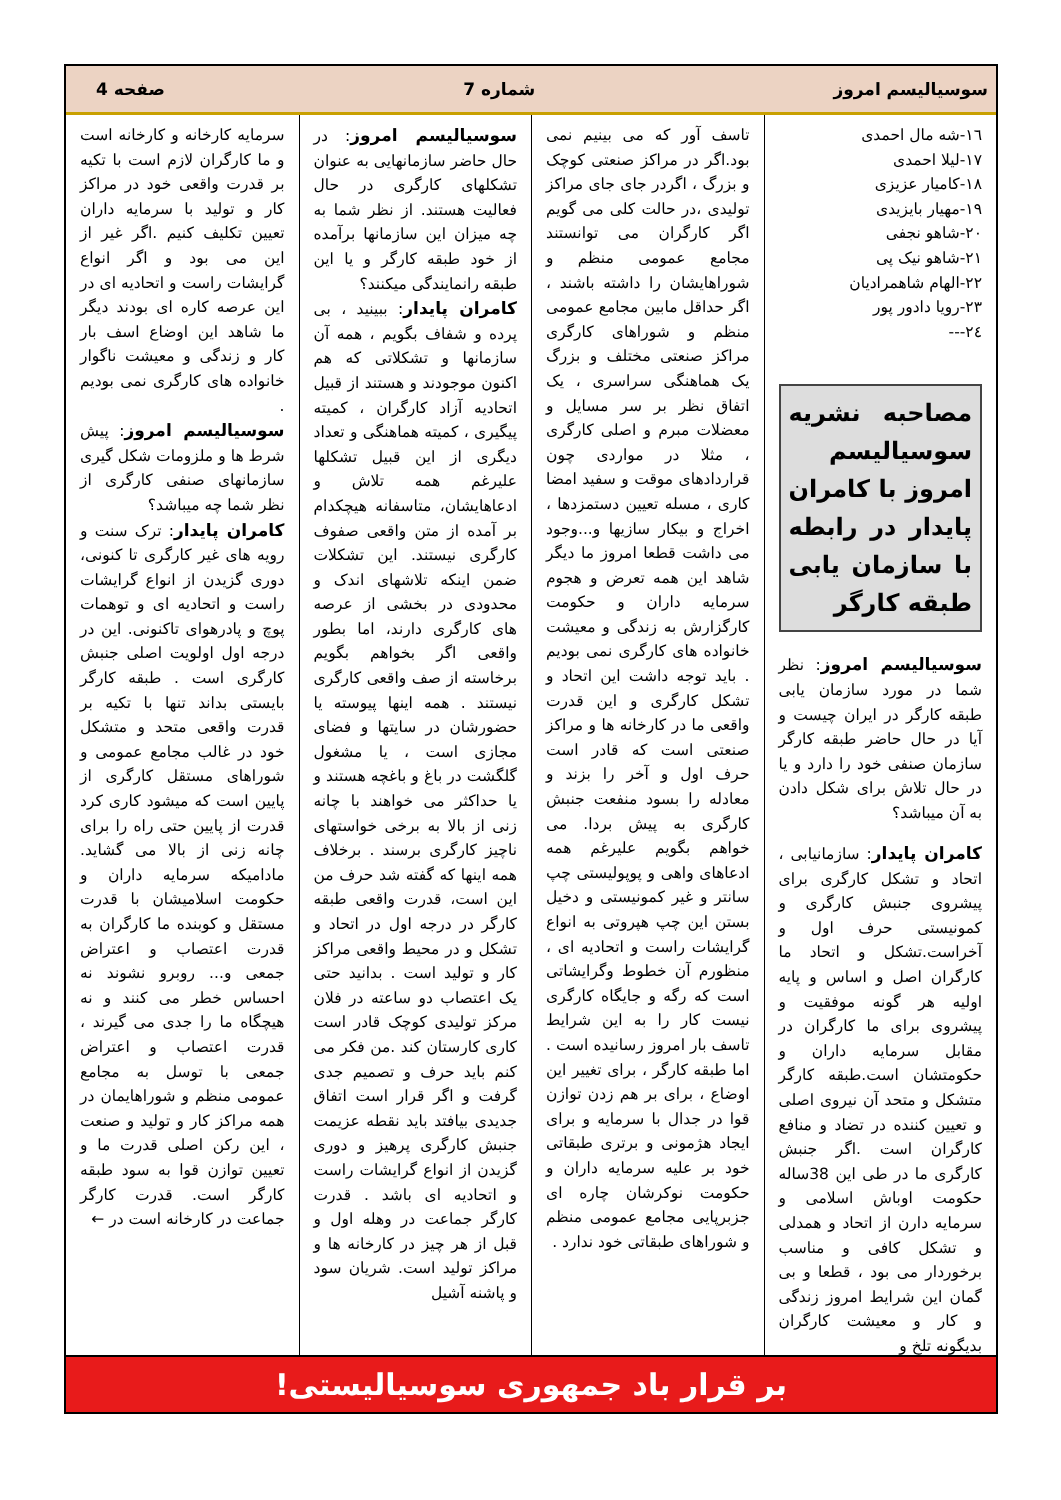سوسیالیسم امروز شماره 7 صفحه 4
١٦-شه مال احمدی
١٧-لیلا احمدی
١٨-کامیار عزیزی
١٩-مهیار بایزیدی
٢٠-شاهو نجفی
٢١-شاهو نیک پی
٢٢-الهام شاهمرادیان
٢٣-رویا دادور پور
٢٤---
مصاحبه نشریه سوسیالیسم امروز با کامران پایدار در رابطه با سازمان یابی طبقه کارگر
سوسیالیسم امروز: نظر شما در مورد سازمان یابی طبقه کارگر در ایران چیست و آیا در حال حاضر طبقه کارگر سازمان صنفی خود را دارد و یا در حال تلاش برای شکل دادن به آن میباشد؟
کامران پایدار: سازمانیابی ، اتحاد و تشکل کارگری برای پیشروی جنبش کارگری و کمونیستی حرف اول و آخراست.تشکل و اتحاد ما کارگران اصل و اساس و پایه اولیه هر گونه موفقیت و پیشروی برای ما کارگران در مقابل سرمایه داران و حکومتشان است.طبقه کارگر متشکل و متحد آن نیروی اصلی و تعیین کننده در تضاد و منافع کارگران است .اگر جنبش کارگری ما در طی این 38ساله حکومت اوباش اسلامی و سرمایه دارن از اتحاد و همدلی و تشکل کافی و مناسب برخوردار می بود ، قطعا و بی گمان این شرایط امروز زندگی و کار و معیشت کارگران بدیگونه تلخ و
تاسف آور که می بینیم نمی بود.اگر در مراکز صنعتی کوچک و بزرگ ، اگردر جای جای مراکز تولیدی ،در حالت کلی می گویم اگر کارگران می توانستند مجامع عمومی منظم و شوراهایشان را داشته باشند ، اگر حداقل مابین مجامع عمومی منظم و شوراهای کارگری مراکز صنعتی مختلف و بزرگ یک هماهنگی سراسری ، یک اتفاق نظر بر سر مسایل و معضلات مبرم و اصلی کارگری ، مثلا در مواردی چون قراردادهای موقت و سفید امضا کاری ، مسله تعیین دستمزدها ، اخراج و بیکار سازیها و...وجود می داشت قطعا امروز ما دیگر شاهد این همه تعرض و هجوم سرمایه داران و حکومت کارگزارش به زندگی و معیشت خانواده های کارگری نمی بودیم . باید توجه داشت این اتحاد و تشکل کارگری و این قدرت واقعی ما در کارخانه ها و مراکز صنعتی است که قادر است حرف اول و آخر را بزند و معادله را بسود منفعت جنبش کارگری به پیش بردا. می خواهم بگویم علیرغم همه ادعاهای واهی و پوپولیستی چپ سانتر و غیر کمونیستی و دخیل بستن این چپ هپروتی به انواع گرایشات راست و اتحادیه ای ، منظورم آن خطوط وگرایشاتی است که رگه و جایگاه کارگری نیست کار را به این شرایط تاسف بار امروز رسانیده است . اما طبقه کارگر ، برای تغییر این اوضاع ، برای بر هم زدن توازن قوا در جدال با سرمایه و برای ایجاد هژمونی و برتری طبقاتی خود بر علیه سرمایه داران و حکومت نوکرشان چاره ای جزبرپایی مجامع عمومی منظم و شوراهای طبقاتی خود ندارد .
سوسیالیسم امروز: در حال حاضر سازمانهایی به عنوان تشکلهای کارگری در حال فعالیت هستند. از نظر شما به چه میزان این سازمانها برآمده از خود طبقه کارگر و یا این طبقه رانمایندگی میکنند؟
کامران پایدار: ببینید ، بی پرده و شفاف بگویم ، همه آن سازمانها و تشکلاتی که هم اکنون موجودند و هستند از قبیل اتحادیه آزاد کارگران ، کمیته پیگیری ، کمیته هماهنگی و تعداد دیگری از این قبیل تشکلها علیرغم همه تلاش و ادعاهایشان، متاسفانه هیچکدام بر آمده از متن واقعی صفوف کارگری نیستند. این تشکلات ضمن اینکه تلاشهای اندک و محدودی در بخشی از عرصه های کارگری دارند، اما بطور واقعی اگر بخواهم بگویم برخاسته از صف واقعی کارگری نیستند . همه اینها پیوسته یا حضورشان در سایتها و فضای مجازی است ، یا مشغول گلگشت در باغ و باغچه هستند و یا حداکثر می خواهند با چانه زنی از بالا به برخی خواستهای ناچیز کارگری برسند . برخلاف همه اینها که گفته شد حرف من این است، قدرت واقعی طبقه کارگر در درجه اول در اتحاد و تشکل و در محیط واقعی مراکز کار و تولید است . بدانید حتی یک اعتصاب دو ساعته در فلان مرکز تولیدی کوچک قادر است کاری کارستان کند .من فکر می کنم باید حرف و تصمیم جدی گرفت و اگر قرار است اتفاق جدیدی بیافتد باید نقطه عزیمت جنبش کارگری پرهیز و دوری گزیدن از انواع گرایشات راست و اتحادیه ای باشد . قدرت کارگر جماعت در وهله اول و قبل از هر چیز در کارخانه ها و مراکز تولید است. شریان سود و پاشنه آشیل
سرمایه کارخانه و کارخانه است و ما کارگران لازم است با تکیه بر قدرت واقعی خود در مراکز کار و تولید با سرمایه داران تعیین تکلیف کنیم .اگر غیر از این می بود و اگر انواع گرایشات راست و اتحادیه ای در این عرصه کاره ای بودند دیگر ما شاهد این اوضاع اسف بار کار و زندگی و معیشت ناگوار خانواده های کارگری نمی بودیم .
سوسیالیسم امروز: پیش شرط ها و ملزومات شکل گیری سازمانهای صنفی کارگری از نظر شما چه میباشد؟
کامران پایدار: ترک سنت و رویه های غیر کارگری تا کنونی، دوری گزیدن از انواع گرایشات راست و اتحادیه ای و توهمات پوچ و پادرهوای تاکنونی. این در درجه اول اولویت اصلی جنبش کارگری است . طبقه کارگر بایستی بداند تنها با تکیه بر قدرت واقعی متحد و متشکل خود در غالب مجامع عمومی و شوراهای مستقل کارگری از پایین است که میشود کاری کرد قدرت از پایین حتی راه را برای چانه زنی از بالا می گشاید. مادامیکه سرمایه داران و حکومت اسلامیشان با قدرت مستقل و کوبنده ما کارگران به قدرت اعتصاب و اعتراض جمعی و... روبرو نشوند نه احساس خطر می کنند و نه هیچگاه ما را جدی می گیرند ، قدرت اعتصاب و اعتراض جمعی با توسل به مجامع عمومی منظم و شوراهایمان در همه مراکز کار و تولید و صنعت ، این رکن اصلی قدرت ما و تعیین توازن قوا به سود طبقه کارگر است. قدرت کارگر جماعت در کارخانه است در ←
بر قرار باد جمهوری سوسیالیستی!